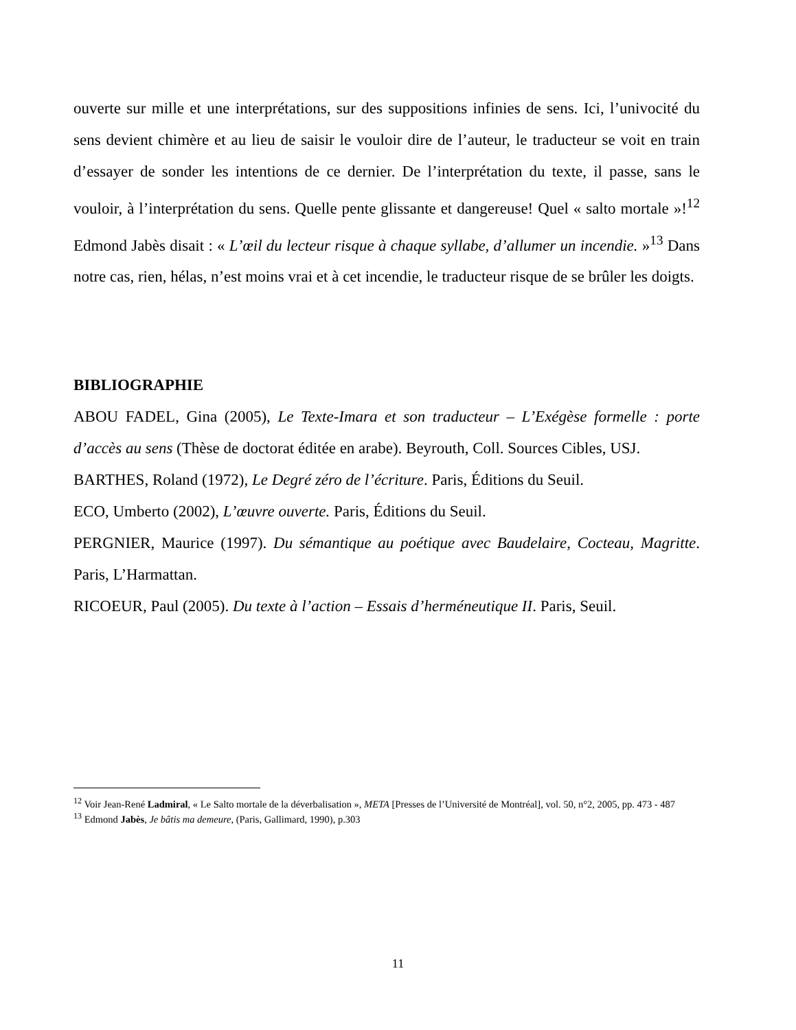ouverte sur mille et une interprétations, sur des suppositions infinies de sens. Ici, l’univocité du sens devient chimère et au lieu de saisir le vouloir dire de l’auteur, le traducteur se voit en train d’essayer de sonder les intentions de ce dernier. De l’interprétation du texte, il passe, sans le vouloir, à l’interprétation du sens. Quelle pente glissante et dangereuse! Quel « salto mortale »!<sup>12</sup> Edmond Jabès disait : « L’œil du lecteur risque à chaque syllabe, d’allumer un incendie. »<sup>13</sup> Dans notre cas, rien, hélas, n’est moins vrai et à cet incendie, le traducteur risque de se brûler les doigts.
BIBLIOGRAPHIE
ABOU FADEL, Gina (2005), Le Texte-Imara et son traducteur – L’Exégèse formelle : porte d’accès au sens (Thèse de doctorat éditée en arabe). Beyrouth, Coll. Sources Cibles, USJ.
BARTHES, Roland (1972), Le Degré zéro de l’écriture. Paris, Éditions du Seuil.
ECO, Umberto (2002), L’œuvre ouverte. Paris, Éditions du Seuil.
PERGNIER, Maurice (1997). Du sémantique au poétique avec Baudelaire, Cocteau, Magritte. Paris, L’Harmattan.
RICOEUR, Paul (2005). Du texte à l’action – Essais d’herméneutique II. Paris, Seuil.
<sup>12</sup> Voir Jean-René Ladmiral, « Le Salto mortale de la déverbalisation », META [Presses de l’Université de Montréal], vol. 50, n°2, 2005, pp. 473 - 487
<sup>13</sup> Edmond Jabès, Je bâtis ma demeure, (Paris, Gallimard, 1990), p.303
11